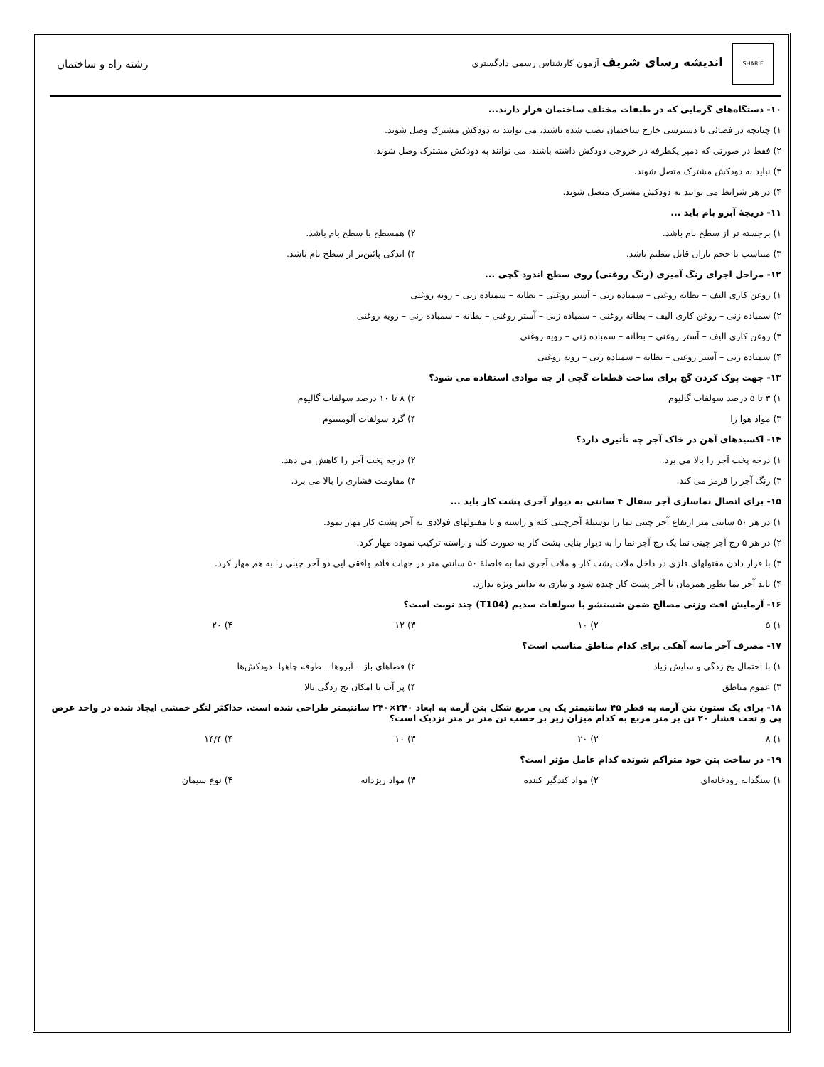SHARIF اندیشه رسای شریف آزمون کارشناس رسمی دادگستری
رشته راه و ساختمان
۱۰- دستگاه‌های گرمایی که در طبقات مختلف ساختمان قرار دارند...
۱) چنانچه در فضائی با دسترسی خارج ساختمان نصب شده باشند، می توانند به دودکش مشترک وصل شوند.
۲) فقط در صورتی که دمپر یکطرفه در خروجی دودکش داشته باشند، می توانند به دودکش مشترک وصل شوند.
۳) نباید به دودکش مشترک متصل شوند.
۴) در هر شرایط می توانند به دودکش مشترک متصل شوند.
۱۱- دریچهٔ آبرو بام باید ...
۱) برجسته تر از سطح بام باشد.
۲) همسطح با سطح بام باشد.
۳) متناسب با حجم باران قابل تنظیم باشد.
۴) اندکی پائین‌تر از سطح بام باشد.
۱۲- مراحل اجرای رنگ آمیزی (رنگ روغنی) روی سطح اندود گچی ...
۱) روغن کاری الیف – بطانه روغنی – سمباده زنی – آستر روغنی – بطانه – سمباده زنی – رویه روغنی
۲) سمباده زنی – روغن کاری الیف – بطانه روغنی – سمباده زنی – آستر روغنی – بطانه – سمباده زنی – رویه روغنی
۳) روغن کاری الیف – آستر روغنی – بطانه – سمباده زنی – رویه روغنی
۴) سمباده زنی – آستر روغنی – بطانه – سمباده زنی – رویه روغنی
۱۳- جهت پوک کردن گچ برای ساخت قطعات گچی از چه موادی استفاده می شود؟
۱) ۳ تا ۵ درصد سولفات گالیوم
۲) ۸ تا ۱۰ درصد سولفات گالیوم
۳) مواد هوا زا
۴) گرد سولفات آلومینیوم
۱۴- اکسیدهای آهن در خاک آجر چه تأثیری دارد؟
۱) درجه پخت آجر را بالا می برد.
۲) درجه پخت آجر را کاهش می دهد.
۳) رنگ آجر را قرمز می کند.
۴) مقاومت فشاری را بالا می برد.
۱۵- برای اتصال نماسازی آجر سفال ۴ سانتی به دیوار آجری پشت کار باید ...
۱) در هر ۵۰ سانتی متر ارتفاع آجر چینی نما را بوسیلهٔ آجرچینی کله و راسته و یا مفتولهای فولادی به آجر پشت کار مهار نمود.
۲) در هر ۵ رج آجر چینی نما یک رج آجر نما را به دیوار بنایی پشت کار به صورت کله و راسته ترکیب نموده مهار کرد.
۳) با قرار دادن مفتولهای فلزی در داخل ملات پشت کار و ملات آجری نما به فاصلهٔ ۵۰ سانتی متر در جهات قائم وافقی ایی دو آجر چینی را به هم مهار کرد.
۴) باید آجر نما بطور همزمان با آجر پشت کار چیده شود و نیازی به تدابیر ویژه ندارد.
۱۶- آزمایش افت وزنی مصالح ضمن شستشو با سولفات سدیم (T104) چند نوبت است؟
۱) ۵
۲) ۱۰
۳) ۱۲
۴) ۲۰
۱۷- مصرف آجر ماسه آهکی برای کدام مناطق مناسب است؟
۱) با احتمال یخ زدگی و سایش زیاد
۲) فضاهای باز – آبروها – طوقه چاهها- دودکش‌ها
۳) عموم مناطق
۴) پر آب با امکان یخ زدگی بالا
۱۸- برای یک ستون بتن آرمه به قطر ۴۵ سانتیمتر یک پی مربع شکل بتن آرمه به ابعاد ۲۴۰×۲۴۰ سانتیمتر طراحی شده است. حداکثر لنگر خمشی ایجاد شده در واحد عرض پی و تحت فشار ۲۰ تن بر متر مربع به کدام میزان زیر بر حسب تن متر بر متر نزدیک است؟
۱) ۸
۲) ۲۰
۳) ۱۰
۴) ۱۴/۴
۱۹- در ساخت بتن خود متراکم شونده کدام عامل مؤثر است؟
۱) سنگدانه رودخانه‌ای
۲) مواد کندگیر کننده
۳) مواد ریزدانه
۴) نوع سیمان